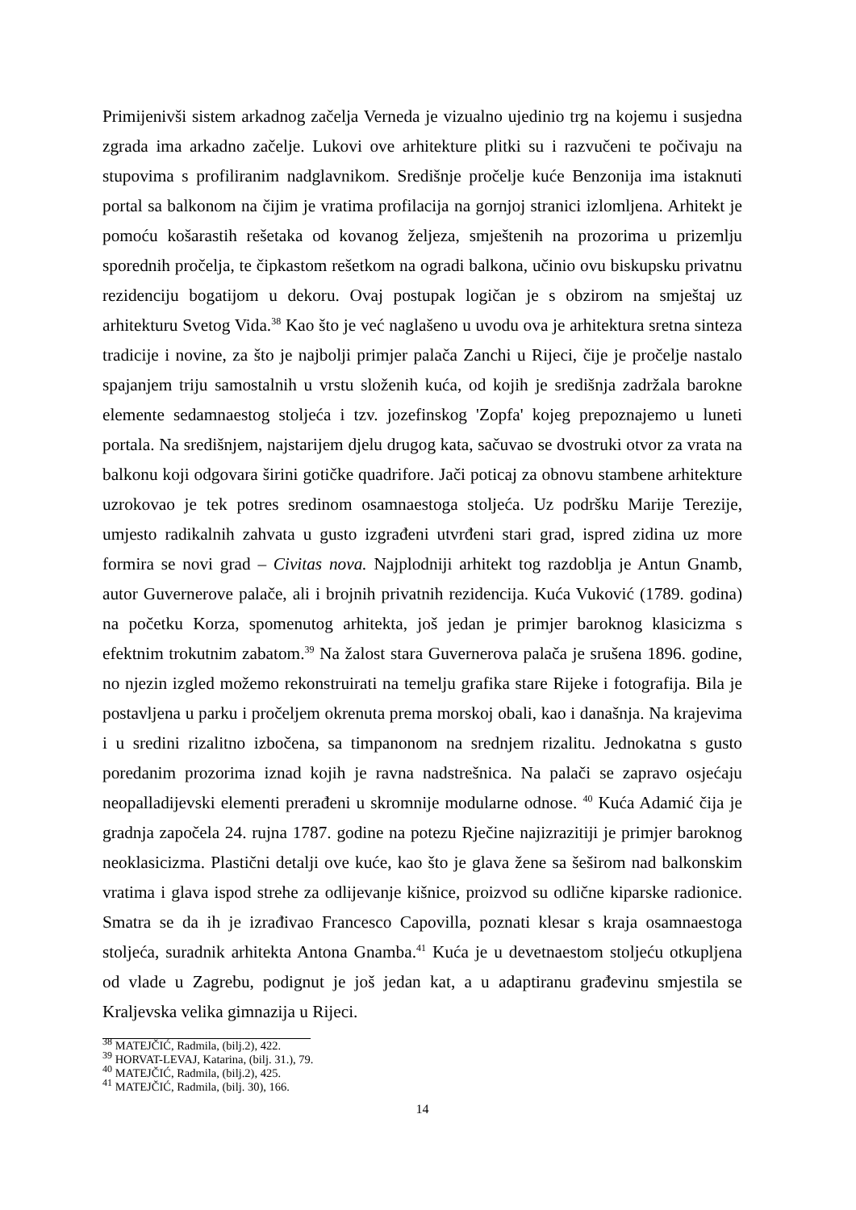Primijenivši sistem arkadnog začelja Verneda je vizualno ujedinio trg na kojemu i susjedna zgrada ima arkadno začelje. Lukovi ove arhitekture plitki su i razvučeni te počivaju na stupovima s profiliranim nadglavnikom. Središnje pročelje kuće Benzonija ima istaknuti portal sa balkonom na čijim je vratima profilacija na gornjoj stranici izlomljena. Arhitekt je pomoću košarastih rešetaka od kovanog željeza, smještenih na prozorima u prizemlju sporednih pročelja, te čipkastom rešetkom na ogradi balkona, učinio ovu biskupsku privatnu rezidenciju bogatijom u dekoru. Ovaj postupak logičan je s obzirom na smještaj uz arhitekturu Svetog Vida.<sup>38</sup> Kao što je već naglašeno u uvodu ova je arhitektura sretna sinteza tradicije i novine, za što je najbolji primjer palača Zanchi u Rijeci, čije je pročelje nastalo spajanjem triju samostalnih u vrstu složenih kuća, od kojih je središnja zadržala barokne elemente sedamnaestog stoljeća i tzv. jozefinskog 'Zopfa' kojeg prepoznajemo u luneti portala. Na središnjem, najstarijem djelu drugog kata, sačuvao se dvostruki otvor za vrata na balkonu koji odgovara širini gotičke quadrifore. Jači poticaj za obnovu stambene arhitekture uzrokovao je tek potres sredinom osamnaestoga stoljeća. Uz podršku Marije Terezije, umjesto radikalnih zahvata u gusto izgrađeni utvrđeni stari grad, ispred zidina uz more formira se novi grad – Civitas nova. Najplodniji arhitekt tog razdoblja je Antun Gnamb, autor Guvernerove palače, ali i brojnih privatnih rezidencija. Kuća Vuković (1789. godina) na početku Korza, spomenutog arhitekta, još jedan je primjer baroknog klasicizma s efektnim trokutnim zabatom.<sup>39</sup> Na žalost stara Guvernerova palača je srušena 1896. godine, no njezin izgled možemo rekonstruirati na temelju grafika stare Rijeke i fotografija. Bila je postavljena u parku i pročeljem okrenuta prema morskoj obali, kao i današnja. Na krajevima i u sredini rizalitno izbočena, sa timpanonom na srednjem rizalitu. Jednokatna s gusto poredanim prozorima iznad kojih je ravna nadstrešnica. Na palači se zapravo osjećaju neopalladijevski elementi prerađeni u skromnije modularne odnose. <sup>40</sup> Kuća Adamić čija je gradnja započela 24. rujna 1787. godine na potezu Rječine najizrazitiji je primjer baroknog neoklasicizma. Plastični detalji ove kuće, kao što je glava žene sa šeširom nad balkonskim vratima i glava ispod strehe za odlijevanje kišnice, proizvod su odlične kiparske radionice. Smatra se da ih je izrađivao Francesco Capovilla, poznati klesar s kraja osamnaestoga stoljeća, suradnik arhitekta Antona Gnamba.<sup>41</sup> Kuća je u devetnaestom stoljeću otkupljena od vlade u Zagrebu, podignut je još jedan kat, a u adaptiranu građevinu smjestila se Kraljevska velika gimnazija u Rijeci.
<sup>38</sup> MATEJČIĆ, Radmila, (bilj.2), 422.
<sup>39</sup> HORVAT-LEVAJ, Katarina, (bilj. 31.), 79.
<sup>40</sup> MATEJČIĆ, Radmila, (bilj.2), 425.
<sup>41</sup> MATEJČIĆ, Radmila, (bilj. 30), 166.
14